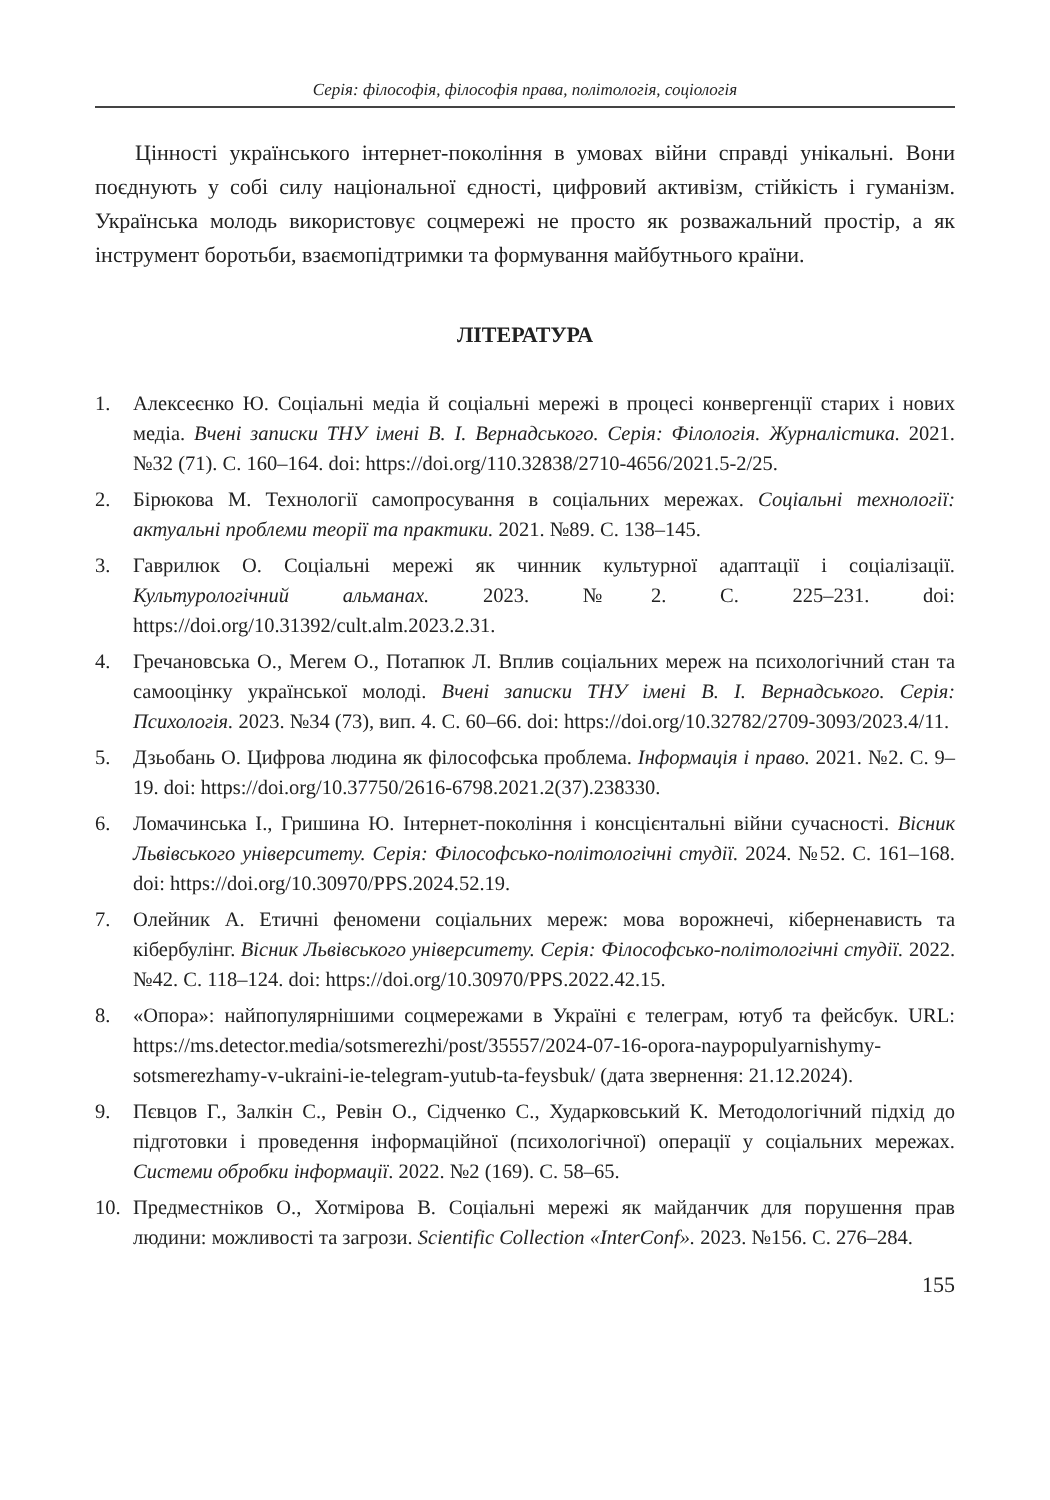Серія: філософія, філософія права, політологія, соціологія
Цінності українського інтернет-покоління в умовах війни справді унікальні. Вони поєднують у собі силу національної єдності, цифровий активізм, стійкість і гуманізм. Українська молодь використовує соцмережі не просто як розважальний простір, а як інструмент боротьби, взаємопідтримки та формування майбутнього країни.
ЛІТЕРАТУРА
1. Алексеєнко Ю. Соціальні медіа й соціальні мережі в процесі конвергенції старих і нових медіа. Вчені записки ТНУ імені В. І. Вернадського. Серія: Філологія. Журналістика. 2021. №32 (71). С. 160–164. doi: https://doi.org/110.32838/2710-4656/2021.5-2/25.
2. Бірюкова М. Технології самопросування в соціальних мережах. Соціальні технології: актуальні проблеми теорії та практики. 2021. №89. С. 138–145.
3. Гаврилюк О. Соціальні мережі як чинник культурної адаптації і соціалізації. Культурологічний альманах. 2023. №2. С. 225–231. doi: https://doi.org/10.31392/cult.alm.2023.2.31.
4. Гречановська О., Мегем О., Потапюк Л. Вплив соціальних мереж на психологічний стан та самооцінку української молоді. Вчені записки ТНУ імені В. І. Вернадського. Серія: Психологія. 2023. №34 (73), вип. 4. С. 60–66. doi: https://doi.org/10.32782/2709-3093/2023.4/11.
5. Дзьобань О. Цифрова людина як філософська проблема. Інформація і право. 2021. №2. С. 9–19. doi: https://doi.org/10.37750/2616-6798.2021.2(37).238330.
6. Ломачинська І., Гришина Ю. Інтернет-покоління і консцієнтальні війни сучасності. Вісник Львівського університету. Серія: Філософсько-політологічні студії. 2024. №52. С. 161–168. doi: https://doi.org/10.30970/PPS.2024.52.19.
7. Олейник А. Етичні феномени соціальних мереж: мова ворожнечі, кіберненависть та кібербулінг. Вісник Львівського університету. Серія: Філософсько-політологічні студії. 2022. №42. С. 118–124. doi: https://doi.org/10.30970/PPS.2022.42.15.
8. «Опора»: найпопулярнішими соцмережами в Україні є телеграм, ютуб та фейсбук. URL: https://ms.detector.media/sotsmerezhi/post/35557/2024-07-16-opora-naypopulyarnishymy-sotsmerezhamy-v-ukraini-ie-telegram-yutub-ta-feysbuk/ (дата звернення: 21.12.2024).
9. Пєвцов Г., Залкін С., Ревін О., Сідченко С., Хударковський К. Методологічний підхід до підготовки і проведення інформаційної (психологічної) операції у соціальних мережах. Системи обробки інформації. 2022. №2 (169). С. 58–65.
10. Предместніков О., Хотмірова В. Соціальні мережі як майданчик для порушення прав людини: можливості та загрози. Scientific Collection «InterConf». 2023. №156. С. 276–284.
155